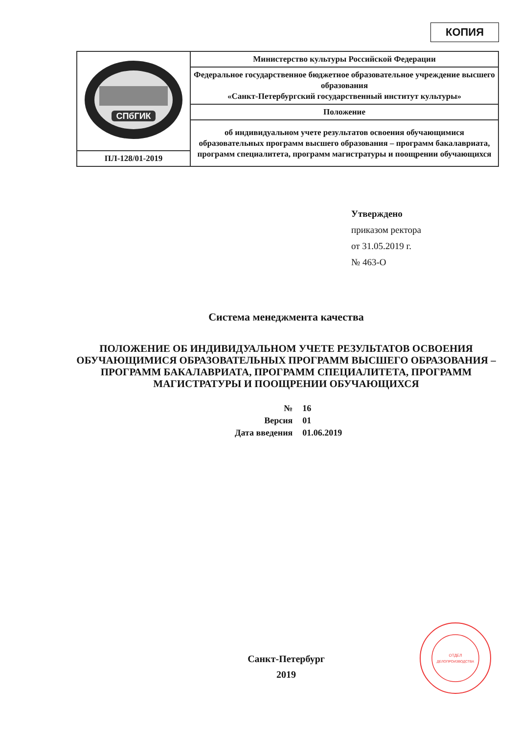КОПИЯ
| СПбГИК | Министерство культуры Российской Федерации |
| | Федеральное государственное бюджетное образовательное учреждение высшего образования «Санкт-Петербургский государственный институт культуры» |
| | Положение |
| | об индивидуальном учете результатов освоения обучающимися образовательных программ высшего образования – программ бакалавриата, программ специалитета, программ магистратуры и поощрении обучающихся |
| ПЛ-128/01-2019 | |
Утверждено
приказом ректора
от 31.05.2019 г.
№ 463-О
Система менеджмента качества
ПОЛОЖЕНИЕ ОБ ИНДИВИДУАЛЬНОМ УЧЕТЕ РЕЗУЛЬТАТОВ ОСВОЕНИЯ ОБУЧАЮЩИМИСЯ ОБРАЗОВАТЕЛЬНЫХ ПРОГРАММ ВЫСШЕГО ОБРАЗОВАНИЯ – ПРОГРАММ БАКАЛАВРИАТА, ПРОГРАММ СПЕЦИАЛИТЕТА, ПРОГРАММ МАГИСТРАТУРЫ И ПООЩРЕНИИ ОБУЧАЮЩИХСЯ
| № | 16 |
| Версия | 01 |
| Дата введения | 01.06.2019 |
Санкт-Петербург
2019
ОТДЕЛ
ДЕЛОПРОИЗВОДСТВА